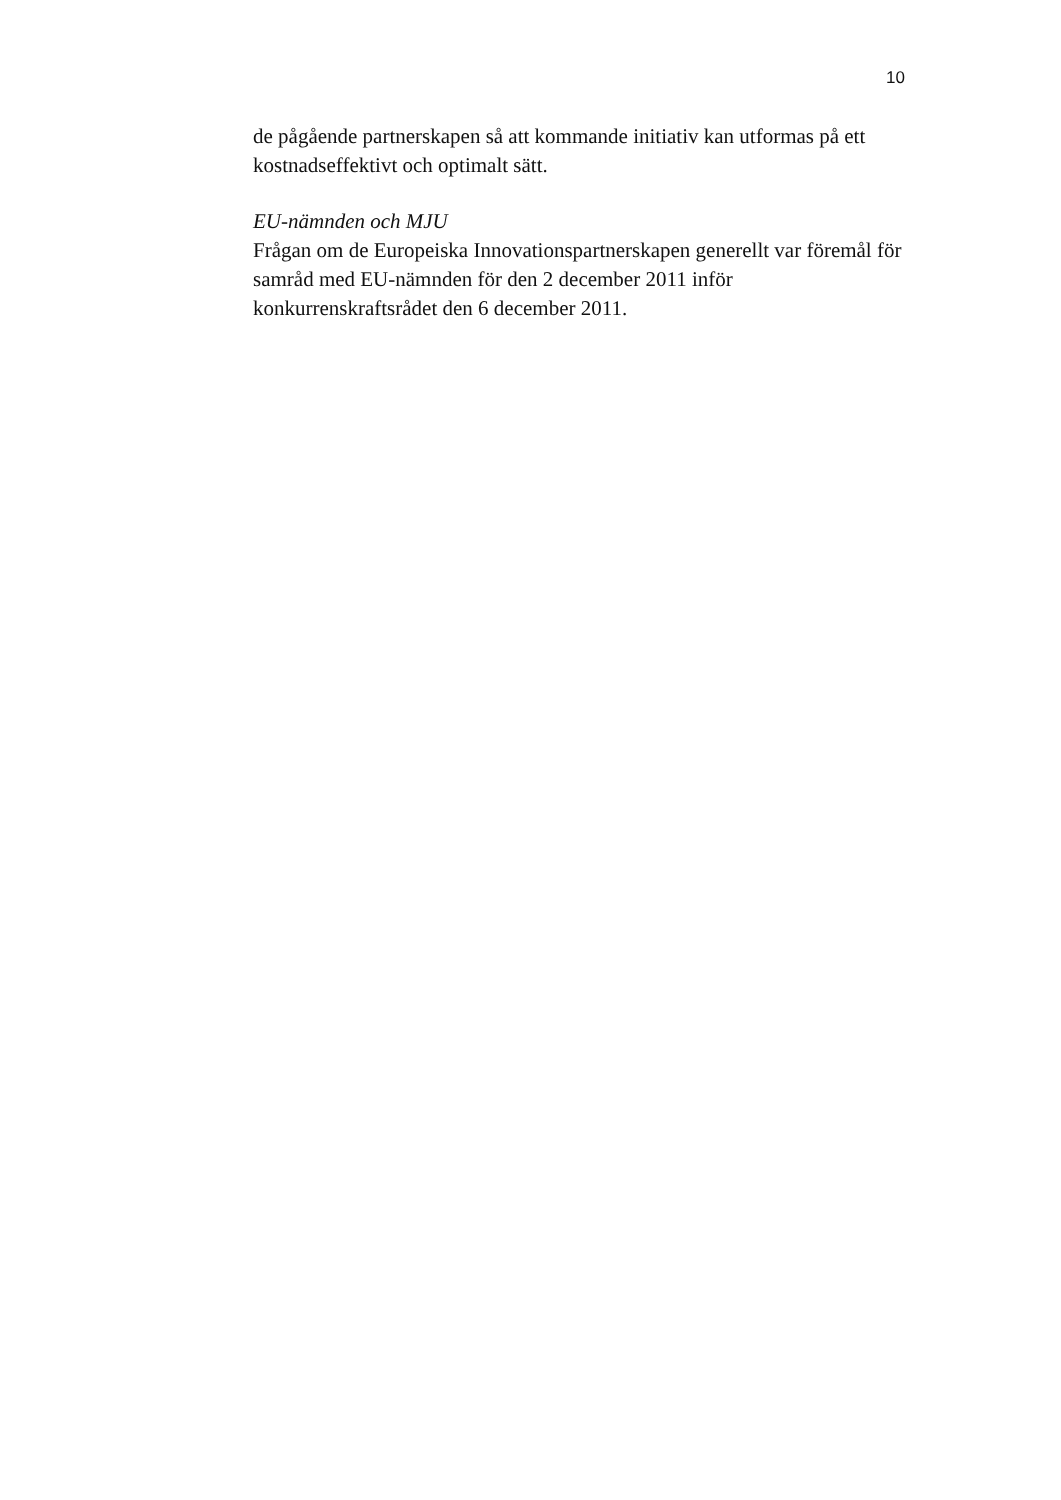10
de pågående partnerskapen så att kommande initiativ kan utformas på ett kostnadseffektivt och optimalt sätt.
EU-nämnden och MJU
Frågan om de Europeiska Innovationspartnerskapen generellt var föremål för samråd med EU-nämnden för den 2 december 2011 inför konkurrenskraftsrådet den 6 december 2011.